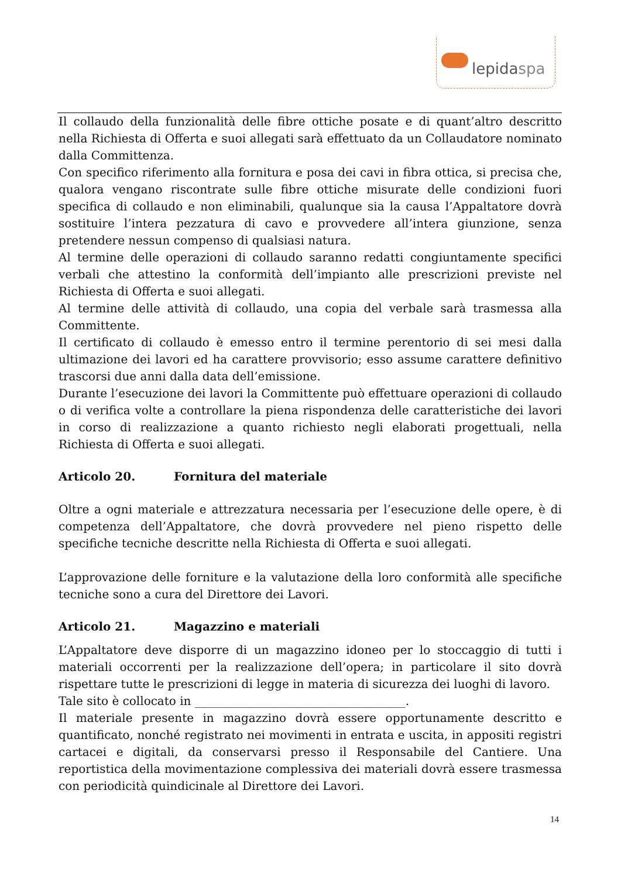lepidaspa
Il collaudo della funzionalità delle fibre ottiche posate e di quant’altro descritto nella Richiesta di Offerta e suoi allegati sarà effettuato da un Collaudatore nominato dalla Committenza.
Con specifico riferimento alla fornitura e posa dei cavi in fibra ottica, si precisa che, qualora vengano riscontrate sulle fibre ottiche misurate delle condizioni fuori specifica di collaudo e non eliminabili, qualunque sia la causa l’Appaltatore dovrà sostituire l’intera pezzatura di cavo e provvedere all’intera giunzione, senza pretendere nessun compenso di qualsiasi natura.
Al termine delle operazioni di collaudo saranno redatti congiuntamente specifici verbali che attestino la conformità dell’impianto alle prescrizioni previste nel Richiesta di Offerta e suoi allegati.
Al termine delle attività di collaudo, una copia del verbale sarà trasmessa alla Committente.
Il certificato di collaudo è emesso entro il termine perentorio di sei mesi dalla ultimazione dei lavori ed ha carattere provvisorio; esso assume carattere definitivo trascorsi due anni dalla data dell’emissione.
Durante l’esecuzione dei lavori la Committente può effettuare operazioni di collaudo o di verifica volte a controllare la piena rispondenza delle caratteristiche dei lavori in corso di realizzazione a quanto richiesto negli elaborati progettuali, nella Richiesta di Offerta e suoi allegati.
Articolo 20. Fornitura del materiale
Oltre a ogni materiale e attrezzatura necessaria per l’esecuzione delle opere, è di competenza dell’Appaltatore, che dovrà provvedere nel pieno rispetto delle specifiche tecniche descritte nella Richiesta di Offerta e suoi allegati.
L’approvazione delle forniture e la valutazione della loro conformità alle specifiche tecniche sono a cura del Direttore dei Lavori.
Articolo 21. Magazzino e materiali
L’Appaltatore deve disporre di un magazzino idoneo per lo stoccaggio di tutti i materiali occorrenti per la realizzazione dell’opera; in particolare il sito dovrà rispettare tutte le prescrizioni di legge in materia di sicurezza dei luoghi di lavoro.
Tale sito è collocato in ____________________________________.
Il materiale presente in magazzino dovrà essere opportunamente descritto e quantificato, nonché registrato nei movimenti in entrata e uscita, in appositi registri cartacei e digitali, da conservarsi presso il Responsabile del Cantiere. Una reportistica della movimentazione complessiva dei materiali dovrà essere trasmessa con periodicità quindicinale al Direttore dei Lavori.
14